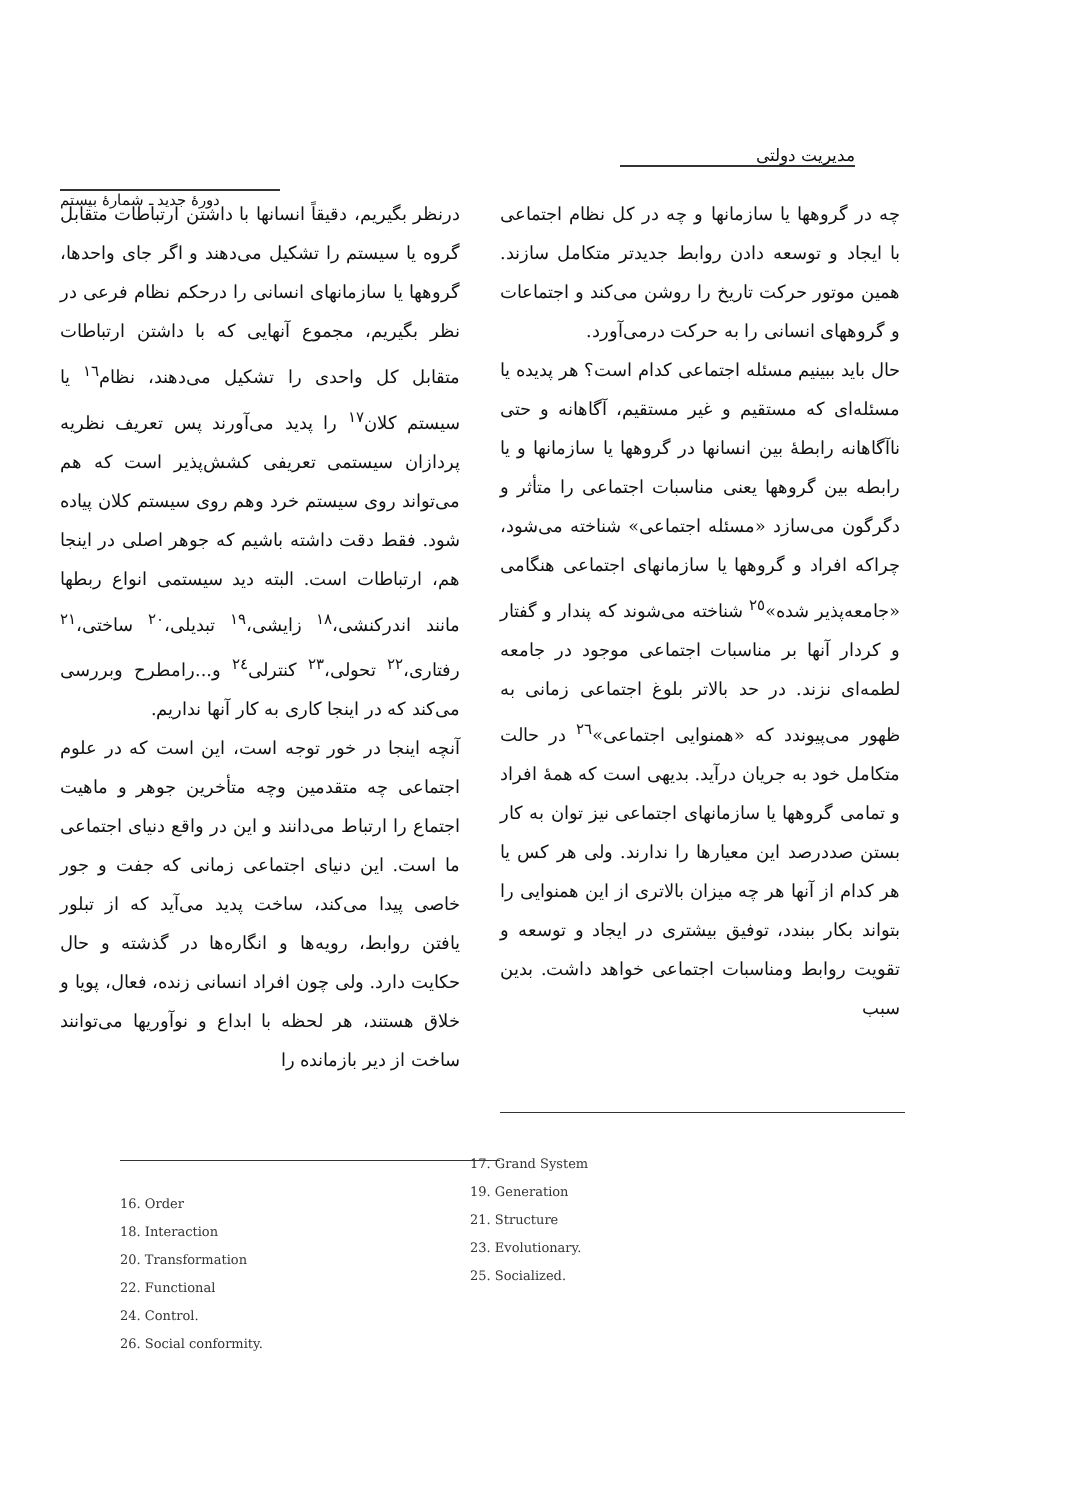مدیریت دولتی
دورهٔ جدید ـ شمارهٔ بیستم
درنظر بگیریم، دقیقاً انسانها با داشتن ارتباطات متقابل گروه یا سیستم را تشکیل می‌دهند و اگر جای واحدها، گروهها یا سازمانهای انسانی را درحکم نظام فرعی در نظر بگیریم، مجموع آنهایی که با داشتن ارتباطات متقابل کل واحدی را تشکیل می‌دهند، نظام<sup>١٦</sup> یا سیستم کلان<sup>١٧</sup> را پدید می‌آورند پس تعریف نظریه پردازان سیستمی تعریفی کشش‌پذیر است که هم می‌تواند روی سیستم خرد وهم روی سیستم کلان پیاده شود. فقط دقت داشته باشیم که جوهر اصلی در اینجا هم، ارتباطات است. البته دید سیستمی انواع ربطها مانند اندرکنشی،<sup>١٨</sup> زایشی،<sup>١٩</sup> تبدیلی،<sup>٢٠</sup> ساختی،<sup>٢١</sup> رفتاری،<sup>٢٢</sup> تحولی،<sup>٢٣</sup> کنترلی<sup>٢٤</sup> و...رامطرح وبررسی می‌کند که در اینجا کاری به کار آنها نداریم.
آنچه اینجا در خور توجه است، این است که در علوم اجتماعی چه متقدمین وچه متأخرین جوهر و ماهیت اجتماع را ارتباط می‌دانند و این در واقع دنیای اجتماعی ما است. این دنیای اجتماعی زمانی که جفت و جور خاصی پیدا می‌کند، ساخت پدید می‌آید که از تبلور یافتن روابط، رویه‌ها و انگاره‌ها در گذشته و حال حکایت دارد. ولی چون افراد انسانی زنده، فعال، پویا و خلاق هستند، هر لحظه با ابداع و نوآوریها می‌توانند ساخت از دیر بازمانده را
چه در گروهها یا سازمانها و چه در کل نظام اجتماعی با ایجاد و توسعه دادن روابط جدیدتر متکامل سازند. همین موتور حرکت تاریخ را روشن می‌کند و اجتماعات و گروههای انسانی را به حرکت درمی‌آورد.
حال باید ببینیم مسئله اجتماعی کدام است؟ هر پدیده یا مسئله‌ای که مستقیم و غیر مستقیم، آگاهانه و حتی ناآگاهانه رابطهٔ بین انسانها در گروهها یا سازمانها و یا رابطه بین گروهها یعنی مناسبات اجتماعی را متأثر و دگرگون می‌سازد «مسئله اجتماعی» شناخته می‌شود، چراکه افراد و گروهها یا سازمانهای اجتماعی هنگامی «جامعه‌پذیر شده»<sup>٢٥</sup> شناخته می‌شوند که پندار و گفتار و کردار آنها بر مناسبات اجتماعی موجود در جامعه لطمه‌ای نزند. در حد بالاتر بلوغ اجتماعی زمانی به ظهور می‌پیوندد که «همنوایی اجتماعی»<sup>٢٦</sup> در حالت متکامل خود به جریان درآید. بدیهی است که همهٔ افراد و تمامی گروهها یا سازمانهای اجتماعی نیز توان به کار بستن صددرصد این معیارها را ندارند. ولی هر کس یا هر کدام از آنها هر چه میزان بالاتری از این همنوایی را بتواند بکار ببندد، توفیق بیشتری در ایجاد و توسعه و تقویت روابط ومناسبات اجتماعی خواهد داشت. بدین سبب
16. Order
18. Interaction
20. Transformation
22. Functional
24. Control.
26. Social conformity.
17. Grand System
19. Generation
21. Structure
23. Evolutionary.
25. Socialized.